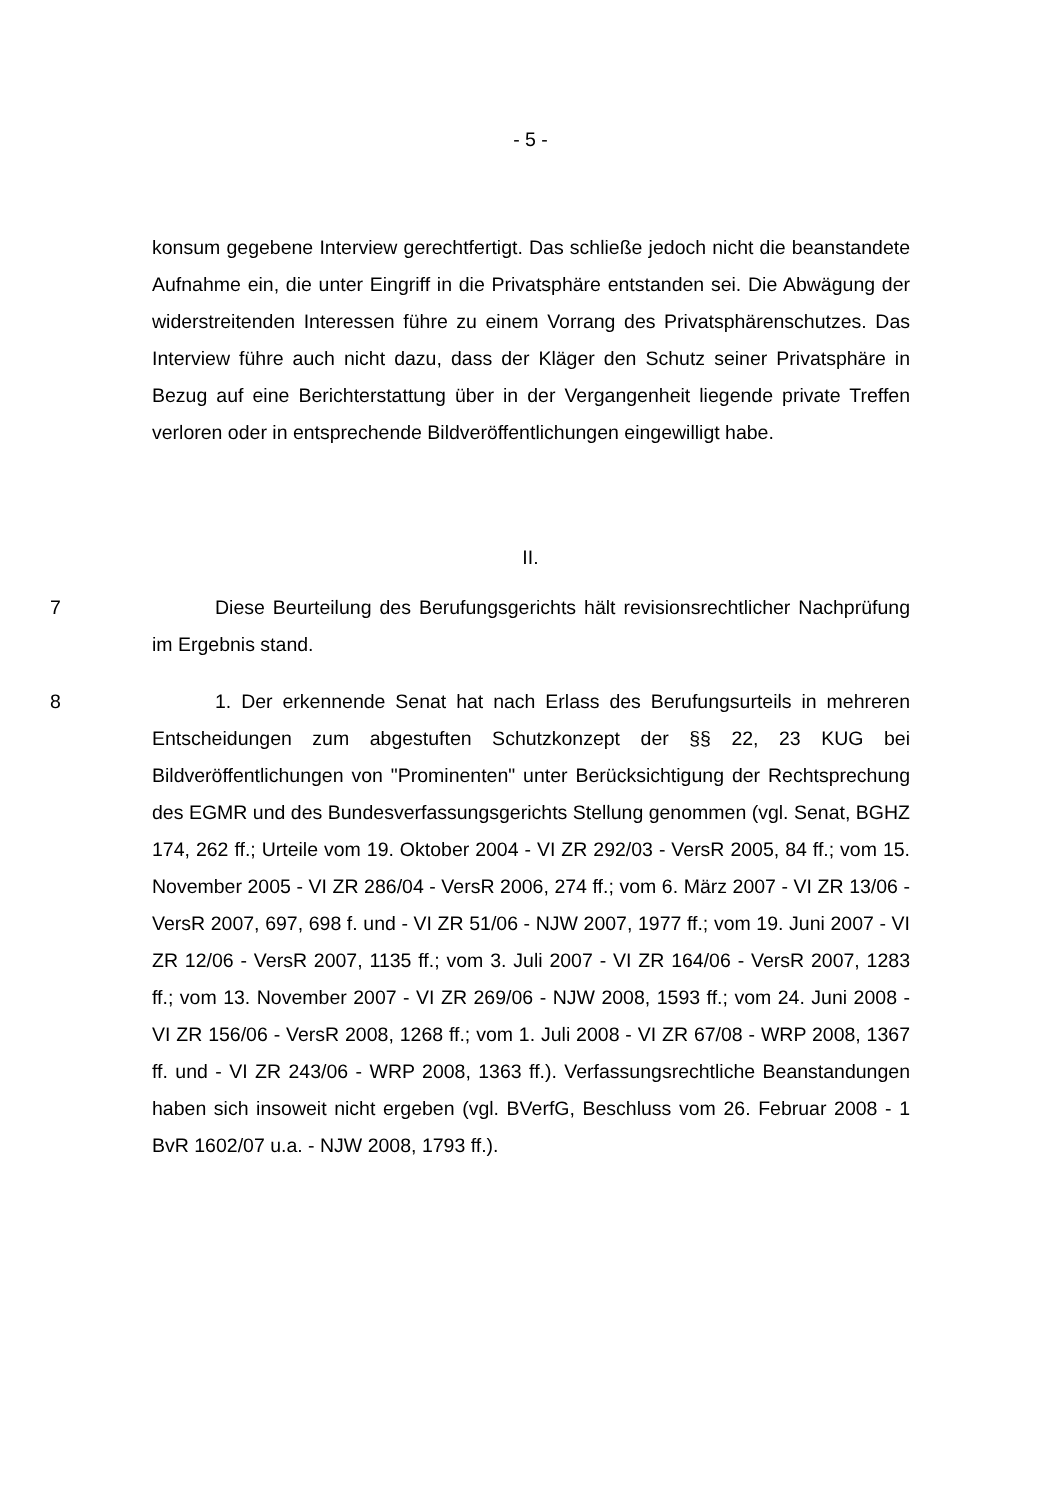- 5 -
konsum gegebene Interview gerechtfertigt. Das schließe jedoch nicht die beanstandete Aufnahme ein, die unter Eingriff in die Privatsphäre entstanden sei. Die Abwägung der widerstreitenden Interessen führe zu einem Vorrang des Privatsphärenschutzes. Das Interview führe auch nicht dazu, dass der Kläger den Schutz seiner Privatsphäre in Bezug auf eine Berichterstattung über in der Vergangenheit liegende private Treffen verloren oder in entsprechende Bildveröffentlichungen eingewilligt habe.
II.
7 Diese Beurteilung des Berufungsgerichts hält revisionsrechtlicher Nachprüfung im Ergebnis stand.
8 1. Der erkennende Senat hat nach Erlass des Berufungsurteils in mehreren Entscheidungen zum abgestuften Schutzkonzept der §§ 22, 23 KUG bei Bildveröffentlichungen von "Prominenten" unter Berücksichtigung der Rechtsprechung des EGMR und des Bundesverfassungsgerichts Stellung genommen (vgl. Senat, BGHZ 174, 262 ff.; Urteile vom 19. Oktober 2004 - VI ZR 292/03 - VersR 2005, 84 ff.; vom 15. November 2005 - VI ZR 286/04 - VersR 2006, 274 ff.; vom 6. März 2007 - VI ZR 13/06 - VersR 2007, 697, 698 f. und - VI ZR 51/06 - NJW 2007, 1977 ff.; vom 19. Juni 2007 - VI ZR 12/06 - VersR 2007, 1135 ff.; vom 3. Juli 2007 - VI ZR 164/06 - VersR 2007, 1283 ff.; vom 13. November 2007 - VI ZR 269/06 - NJW 2008, 1593 ff.; vom 24. Juni 2008 - VI ZR 156/06 - VersR 2008, 1268 ff.; vom 1. Juli 2008 - VI ZR 67/08 - WRP 2008, 1367 ff. und - VI ZR 243/06 - WRP 2008, 1363 ff.). Verfassungsrechtliche Beanstandungen haben sich insoweit nicht ergeben (vgl. BVerfG, Beschluss vom 26. Februar 2008 - 1 BvR 1602/07 u.a. - NJW 2008, 1793 ff.).